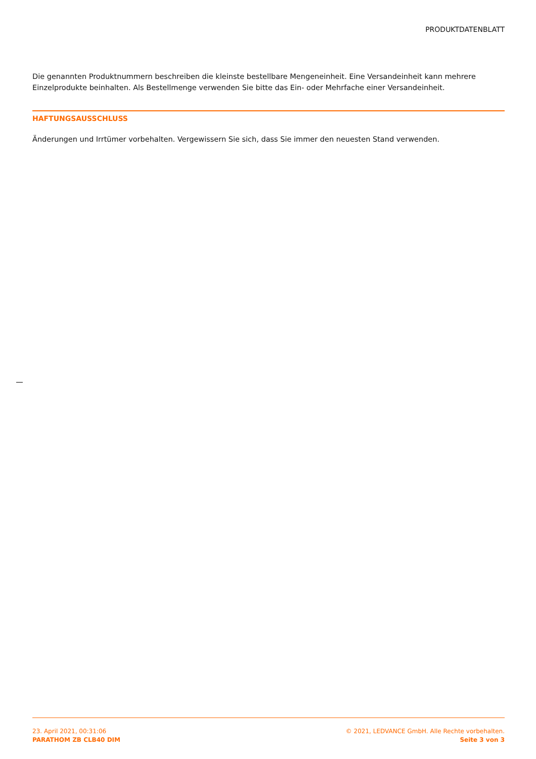PRODUKTDATENBLATT
Die genannten Produktnummern beschreiben die kleinste bestellbare Mengeneinheit. Eine Versandeinheit kann mehrere Einzelprodukte beinhalten. Als Bestellmenge verwenden Sie bitte das Ein- oder Mehrfache einer Versandeinheit.
HAFTUNGSAUSSCHLUSS
Änderungen und Irrtümer vorbehalten. Vergewissern Sie sich, dass Sie immer den neuesten Stand verwenden.
23. April 2021, 00:31:06
PARATHOM ZB CLB40 DIM
© 2021, LEDVANCE GmbH. Alle Rechte vorbehalten.
Seite 3 von 3